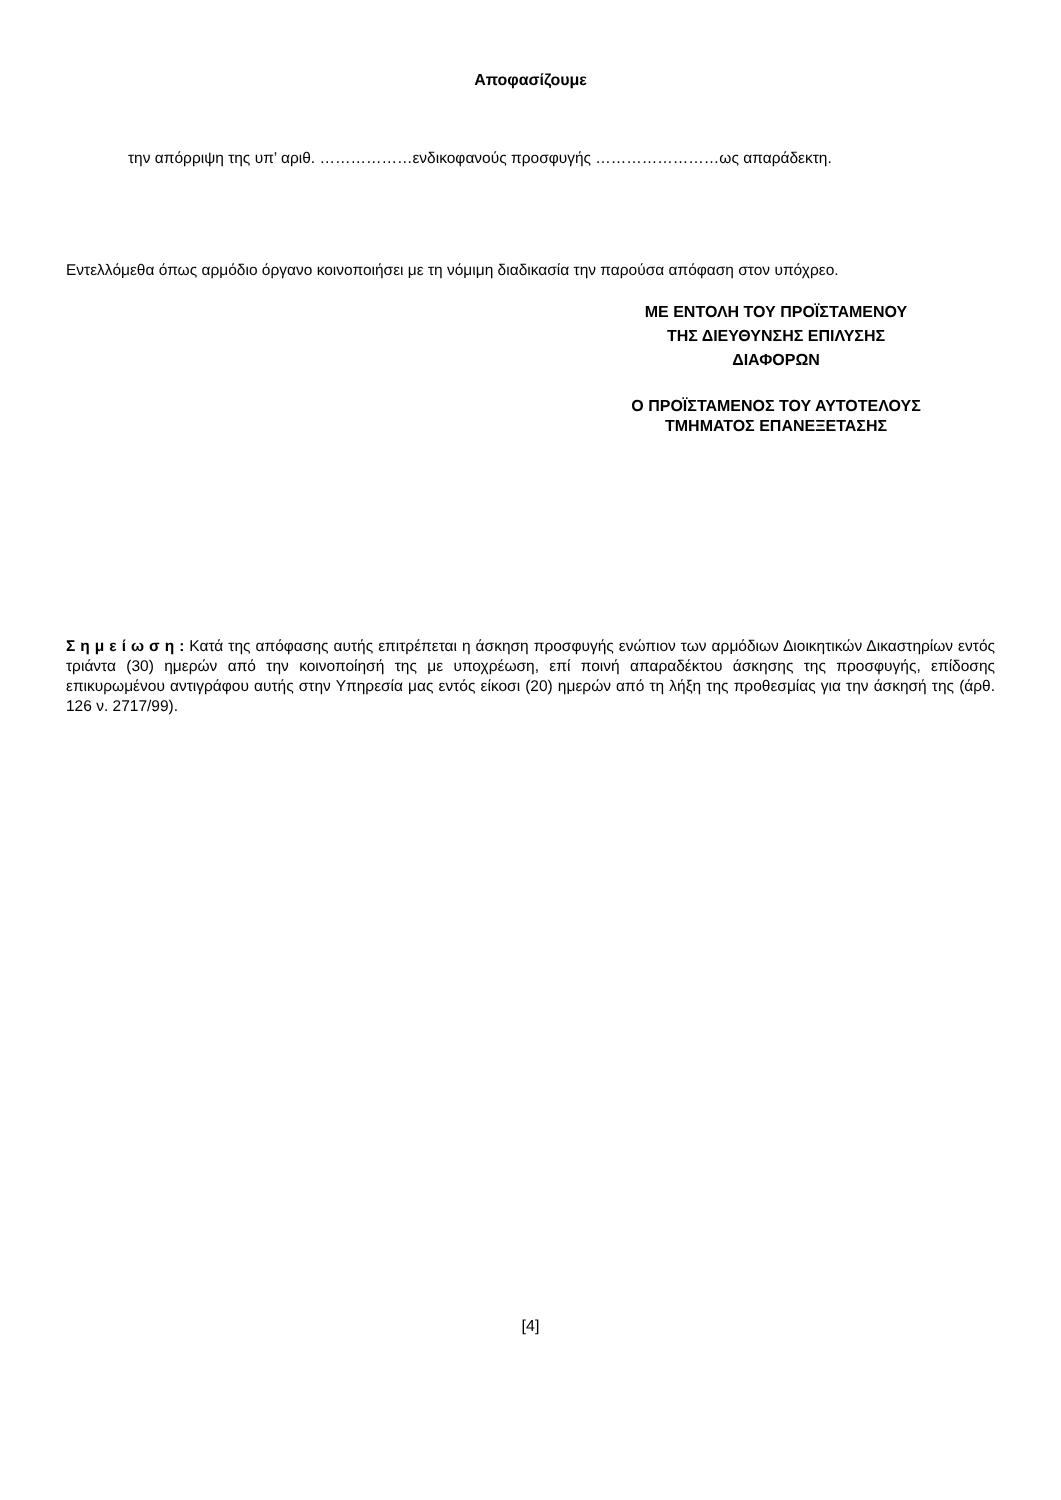Αποφασίζουμε
την απόρριψη της υπ’ αριθ. ………………ενδικοφανούς προσφυγής ……………………ως απαράδεκτη.
Εντελλόμεθα όπως αρμόδιο όργανο κοινοποιήσει με τη νόμιμη διαδικασία την παρούσα απόφαση στον υπόχρεο.
ΜΕ ΕΝΤΟΛΗ ΤΟΥ ΠΡΟΪΣΤΑΜΕΝΟΥ
ΤΗΣ ΔΙΕΥΘΥΝΣΗΣ ΕΠΙΛΥΣΗΣ
ΔΙΑΦΟΡΩΝ
Ο ΠΡΟΪΣΤΑΜΕΝΟΣ ΤΟΥ ΑΥΤΟΤΕΛΟΥΣ
ΤΜΗΜΑΤΟΣ ΕΠΑΝΕΞΕΤΑΣΗΣ
Σ η μ ε ί ω σ η : Κατά της απόφασης αυτής επιτρέπεται η άσκηση προσφυγής ενώπιον των αρμόδιων Διοικητικών Δικαστηρίων εντός τριάντα (30) ημερών από την κοινοποίησή της με υποχρέωση, επί ποινή απαραδέκτου άσκησης της προσφυγής, επίδοσης επικυρωμένου αντιγράφου αυτής στην Υπηρεσία μας εντός είκοσι (20) ημερών από τη λήξη της προθεσμίας για την άσκησή της (άρθ. 126 ν. 2717/99).
[4]